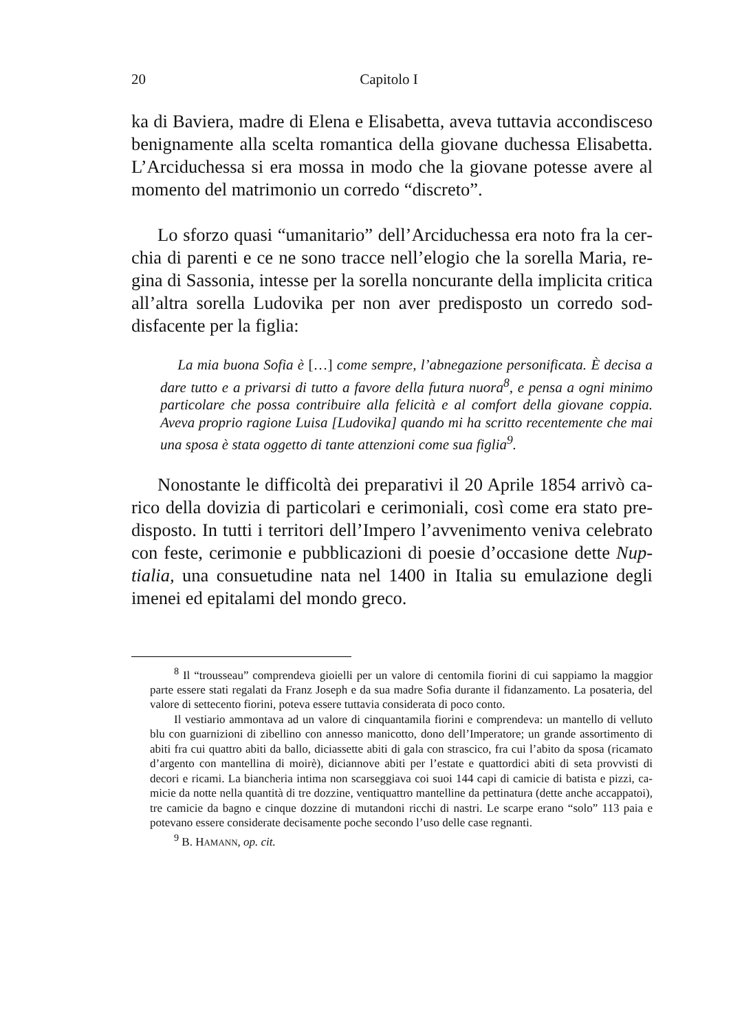20 Capitolo I
ka di Baviera, madre di Elena e Elisabetta, aveva tuttavia accondisce­so benignamente alla scelta romantica della giovane duchessa Elisa­betta. L’Arciduchessa si era mossa in modo che la giovane potesse a­vere al momento del matrimonio un corredo “discreto”.
Lo sforzo quasi “umanitario” dell’Arciduchessa era noto fra la cer­chia di parenti e ce ne sono tracce nell’elogio che la sorella Maria, re­gina di Sassonia, intesse per la sorella noncurante della implicita criti­ca all’altra sorella Ludovika per non aver predisposto un corredo sod­disfacente per la figlia:
La mia buona Sofia è […] come sempre, l’abnegazione personificata. È decisa a dare tutto e a privarsi di tutto a favore della futura nuora<sup>8</sup>, e pensa a ogni minimo particolare che possa contribuire alla felicità e al comfort del­la giovane coppia. Aveva proprio ragione Luisa [Ludovika] quando mi ha scritto recentemente che mai una sposa è stata oggetto di tante attenzioni come sua figlia<sup>9</sup>.
Nonostante le difficoltà dei preparativi il 20 Aprile 1854 arrivò ca­rico della dovizia di particolari e cerimoniali, così come era stato pre­disposto. In tutti i territori dell’Impero l’avvenimento veniva celebrato con feste, cerimonie e pubblicazioni di poesie d’occasione dette Nup­tialia, una consuetudine nata nel 1400 in Italia su emulazione degli imenei ed epitalami del mondo greco.
<sup>8</sup> Il “trousseau” comprendeva gioielli per un valore di centomila fiorini di cui sappia­mo la maggior parte essere stati regalati da Franz Joseph e da sua madre Sofia durante il fidanzamento. La posateria, del valore di settecento fiorini, poteva essere tuttavia conside­rata di poco conto.
Il vestiario ammontava ad un valore di cinquantamila fiorini e comprendeva: un man­tello di velluto blu con guarnizioni di zibellino con annesso manicotto, dono dell’Imperatore; un grande assortimento di abiti fra cui quattro abiti da ballo, diciassette abiti di gala con strascico, fra cui l’abito da sposa (ricamato d’argento con mantellina di moirè), diciannove abiti per l’estate e quattordici abiti di seta provvisti di decori e ricami. La biancheria intima non scarseggiava coi suoi 144 capi di camicie di batista e pizzi, ca­micie da notte nella quantità di tre dozzine, ventiquattro mantelline da pettinatura (dette anche accappatoi), tre camicie da bagno e cinque dozzine di mutandoni ricchi di nastri. Le scarpe erano “solo” 113 paia e potevano essere considerate decisamente poche secondo l’uso delle case regnanti.
<sup>9</sup> B. HAMANN, op. cit.